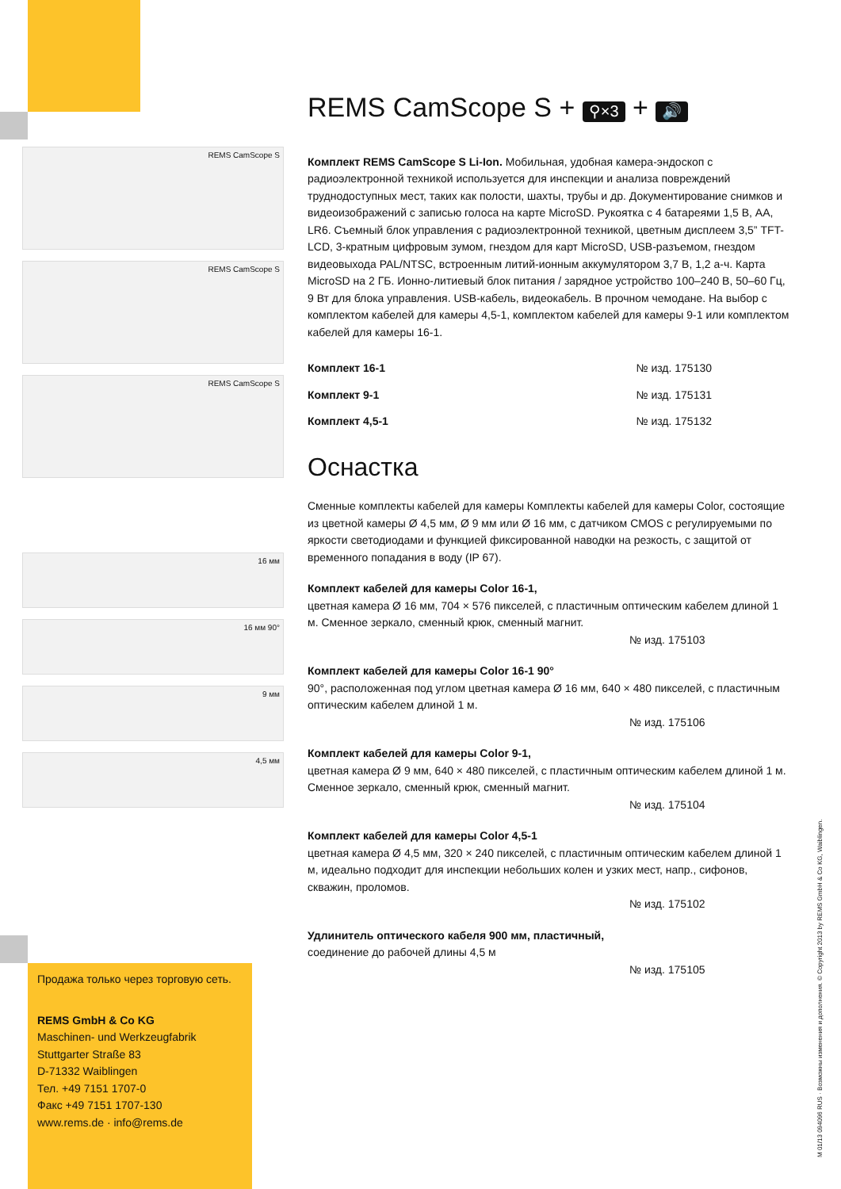REMS CamScope S
REMS CamScope S
REMS CamScope S
16 мм
16 мм 90°
9 мм
4,5 мм
REMS CamScope S + ⚲×3 + 🔊
Комплект REMS CamScope S Li-Ion. Мобильная, удобная камера-эндоскоп с радиоэлектронной техникой используется для инспекции и анализа повреждений труднодоступных мест, таких как полости, шахты, трубы и др. Документирование снимков и видеоизображений с записью голоса на карте MicroSD. Рукоятка с 4 батареями 1,5 В, АА, LR6. Съемный блок управления с радиоэлектронной техникой, цветным дисплеем 3,5” TFT-LCD, 3-кратным цифровым зумом, гнездом для карт MicroSD, USB-разъемом, гнездом видеовыхода PAL/NTSC, встроенным литий-ионным аккумулятором 3,7 В, 1,2 а-ч. Карта MicroSD на 2 ГБ. Ионно-литиевый блок питания / зарядное устройство 100–240 В, 50–60 Гц, 9 Вт для блока управления. USB-кабель, видеокабель. В прочном чемодане. На выбор с комплектом кабелей для камеры 4,5-1, комплектом кабелей для камеры 9-1 или комплектом кабелей для камеры 16-1.
| Комплект 16-1 | № изд. 175130 |
| Комплект 9-1 | № изд. 175131 |
| Комплект 4,5-1 | № изд. 175132 |
Оснастка
Сменные комплекты кабелей для камеры Комплекты кабелей для камеры Color, состоящие из цветной камеры Ø 4,5 мм, Ø 9 мм или Ø 16 мм, с датчиком CMOS с регулируемыми по яркости светодиодами и функцией фиксированной наводки на резкость, с защитой от временного попадания в воду (IP 67).
Комплект кабелей для камеры Color 16-1,
цветная камера Ø 16 мм, 704 × 576 пикселей, с пластичным оптическим кабелем длиной 1 м. Сменное зеркало, сменный крюк, сменный магнит.
№ изд. 175103
Комплект кабелей для камеры Color 16-1 90°
90°, расположенная под углом цветная камера Ø 16 мм, 640 × 480 пикселей, с пластичным оптическим кабелем длиной 1 м.
№ изд. 175106
Комплект кабелей для камеры Color 9-1,
цветная камера Ø 9 мм, 640 × 480 пикселей, с пластичным оптическим кабелем длиной 1 м. Сменное зеркало, сменный крюк, сменный магнит.
№ изд. 175104
Комплект кабелей для камеры Color 4,5-1
цветная камера Ø 4,5 мм, 320 × 240 пикселей, с пластичным оптическим кабелем длиной 1 м, идеально подходит для инспекции небольших колен и узких мест, напр., сифонов, скважин, проломов.
№ изд. 175102
Удлинитель оптического кабеля 900 мм, пластичный,
соединение до рабочей длины 4,5 м
№ изд. 175105
Продажа только через торговую сеть.
REMS GmbH & Co KG
Maschinen- und Werkzeugfabrik
Stuttgarter Straße 83
D-71332 Waiblingen
Тел. +49 7151 1707-0
Факс +49 7151 1707-130
www.rems.de · info@rems.de
M 01/13 094096 RUS · Возможны изменения и дополнения. © Copyright 2013 by REMS GmbH & Co KG, Waiblingen.